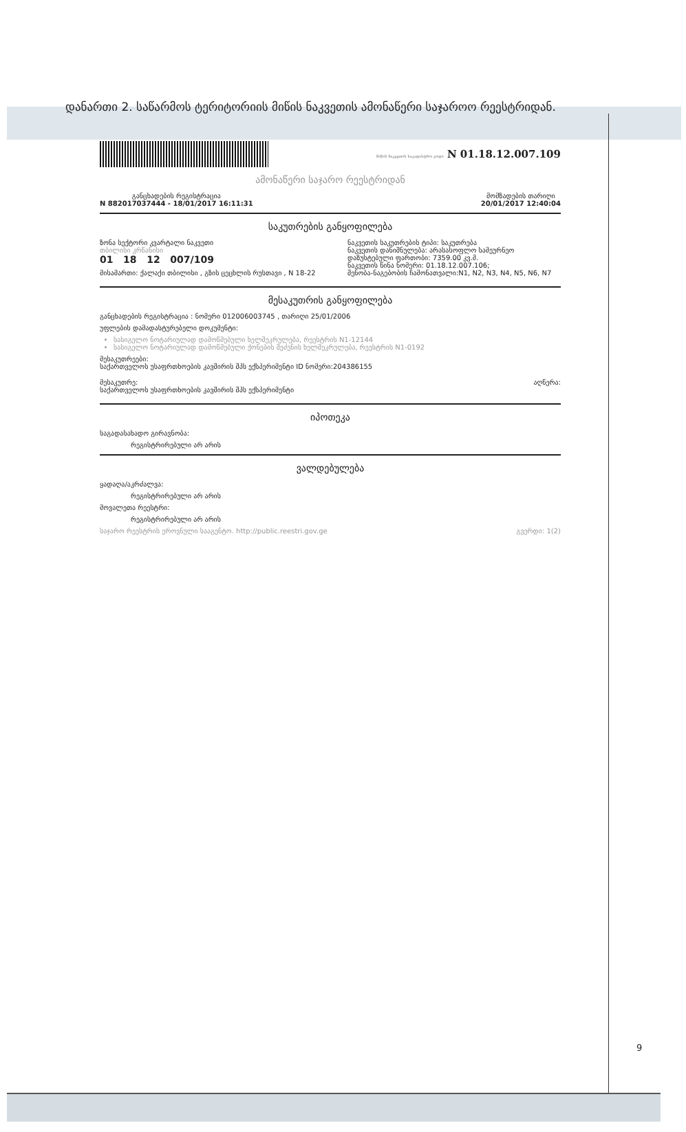დანართი 2. საწარმოს ტერიტორიის მიწის ნაკვეთის ამონაწერი საჯაროო რეესტრიდან.
მიწის ნაკვეთის საკადასტრო კოდი N 01.18.12.007.109
ამონაწერი საჯარო რეესტრიდან
განცხადების რეგისტრაცია
N 882017037444 - 18/01/2017 16:11:31
მომზადების თარიღი
20/01/2017 12:40:04
საკუთრების განყოფილება
ზონა სექტორი კვარტალი ნაკვეთი
თბილისი კრწანისი
01 18 12 007/109
მისამართი: ქალაქი თბილისი , გზის ცეცხლის რუსთავი , N 18-22
ნაკვეთის საკუთრების ტიპი: საკუთრება
ნაკვეთის დანიშნულება: არასასოფლო სამეურნეო
დაზუსტებული ფართობი: 7359.00 კვ.მ.
ნაკვეთის წინა ნომერი: 01.18.12.007.106;
შენობა-ნაგებობის ჩამონათვალი:N1, N2, N3, N4, N5, N6, N7
მესაკუთრის განყოფილება
განცხადების რეგისტრაცია : ნომერი 012006003745 , თარიღი 25/01/2006
უფლების დამადასტურებელი დოკუმენტი:
სასიგელო ნოტარიულად დამოწმებული ხელშეკრულება, რეესტრის N1-12144
სასიგელო ნოტარიულად დამოწმებული ქონების შეძენის ხელშეკრულება, რეესტრის N1-0192
მესაკუთრეები:
საქართველოს უსაფრთხოების კავშირის შპს ექსპერიმენტი ID ნომერი:204386155
მესაკუთრე:
საქართველოს უსაფრთხოების კავშირის შპს ექსპერიმენტი
აღწერა:
იპოთეკა
საგადასახადო გირავნობა:
რეგისტრირებული არ არის
ვალდებულება
ყადაღა/აკრძალვა:
რეგისტრირებული არ არის
მოვალეთა რეესტრი:
რეგისტრირებული არ არის
საჯარო რეესტრის ეროვნული სააგენტო. http://public.reestri.gov.ge გვერდი: 1(2)
9